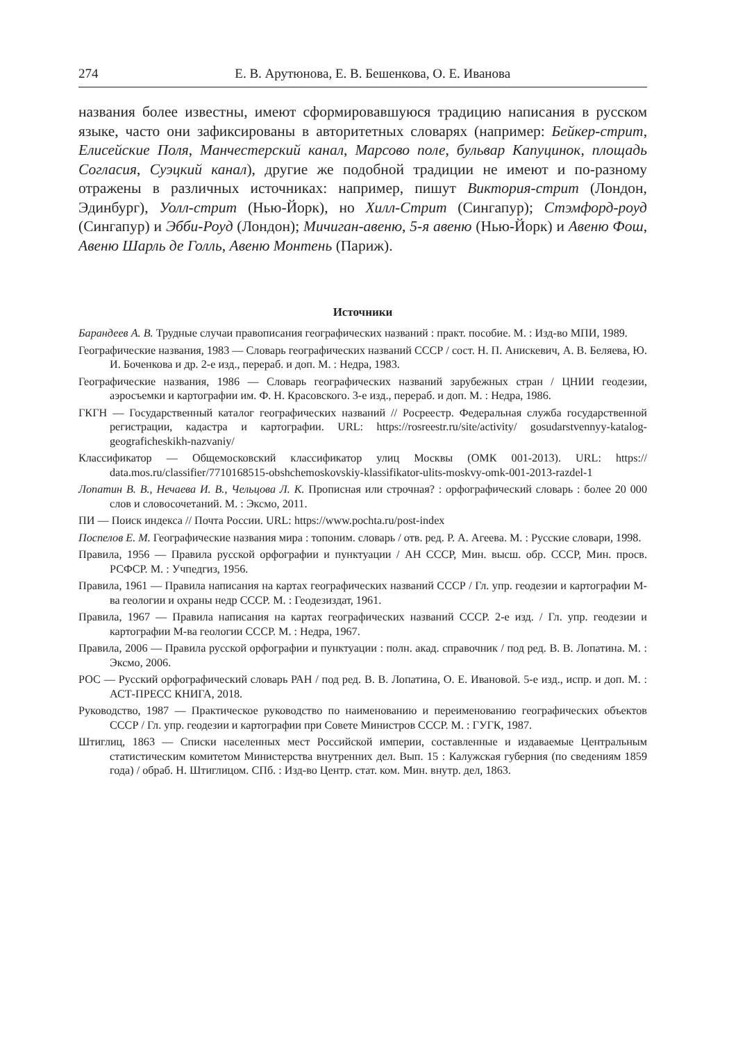274 Е. В. Арутюнова, Е. В. Бешенкова, О. Е. Иванова
названия более известны, имеют сформировавшуюся традицию написания в русском языке, часто они зафиксированы в авторитетных словарях (например: Бейкер-стрит, Елисейские Поля, Манчестерский канал, Марсово поле, бульвар Капуцинок, площадь Согласия, Суэцкий канал), другие же подобной традиции не имеют и по-разному отражены в различных источниках: например, пишут Виктория-стрит (Лондон, Эдинбург), Уолл-стрит (Нью-Йорк), но Хилл-Стрит (Сингапур); Стэмфорд-роуд (Сингапур) и Эбби-Роуд (Лондон); Мичиган-авеню, 5-я авеню (Нью-Йорк) и Авеню Фош, Авеню Шарль де Голль, Авеню Монтень (Париж).
Источники
Барандеев А. В. Трудные случаи правописания географических названий : практ. пособие. М. : Изд-во МПИ, 1989.
Географические названия, 1983 — Словарь географических названий СССР / сост. Н. П. Анискевич, А. В. Беляева, Ю. И. Боченкова и др. 2-е изд., перераб. и доп. М. : Недра, 1983.
Географические названия, 1986 — Словарь географических названий зарубежных стран / ЦНИИ геодезии, аэросъемки и картографии им. Ф. Н. Красовского. 3-е изд., перераб. и доп. М. : Недра, 1986.
ГКГН — Государственный каталог географических названий // Росреестр. Федеральная служба государственной регистрации, кадастра и картографии. URL: https://rosreestr.ru/site/activity/ gosudarstvennyy-katalog-geograficheskikh-nazvaniy/
Классификатор — Общемосковский классификатор улиц Москвы (ОМК 001-2013). URL: https:// data.mos.ru/classifier/7710168515-obshchemoskovskiy-klassifikator-ulits-moskvy-omk-001-2013-razdel-1
Лопатин В. В., Нечаева И. В., Чельцова Л. К. Прописная или строчная? : орфографический словарь : более 20 000 слов и словосочетаний. М. : Эксмо, 2011.
ПИ — Поиск индекса // Почта России. URL: https://www.pochta.ru/post-index
Поспелов Е. М. Географические названия мира : топоним. словарь / отв. ред. Р. А. Агеева. М. : Русские словари, 1998.
Правила, 1956 — Правила русской орфографии и пунктуации / АН СССР, Мин. высш. обр. СССР, Мин. просв. РСФСР. М. : Учпедгиз, 1956.
Правила, 1961 — Правила написания на картах географических названий СССР / Гл. упр. геодезии и картографии М-ва геологии и охраны недр СССР. М. : Геодезиздат, 1961.
Правила, 1967 — Правила написания на картах географических названий СССР. 2-е изд. / Гл. упр. геодезии и картографии М-ва геологии СССР. М. : Недра, 1967.
Правила, 2006 — Правила русской орфографии и пунктуации : полн. акад. справочник / под ред. В. В. Лопатина. М. : Эксмо, 2006.
РОС — Русский орфографический словарь РАН / под ред. В. В. Лопатина, О. Е. Ивановой. 5-е изд., испр. и доп. М. : АСТ-ПРЕСС КНИГА, 2018.
Руководство, 1987 — Практическое руководство по наименованию и переименованию географических объектов СССР / Гл. упр. геодезии и картографии при Совете Министров СССР. М. : ГУГК, 1987.
Штиглиц, 1863 — Списки населенных мест Российской империи, составленные и издаваемые Центральным статистическим комитетом Министерства внутренних дел. Вып. 15 : Калужская губерния (по сведениям 1859 года) / обраб. Н. Штиглицом. СПб. : Изд-во Центр. стат. ком. Мин. внутр. дел, 1863.